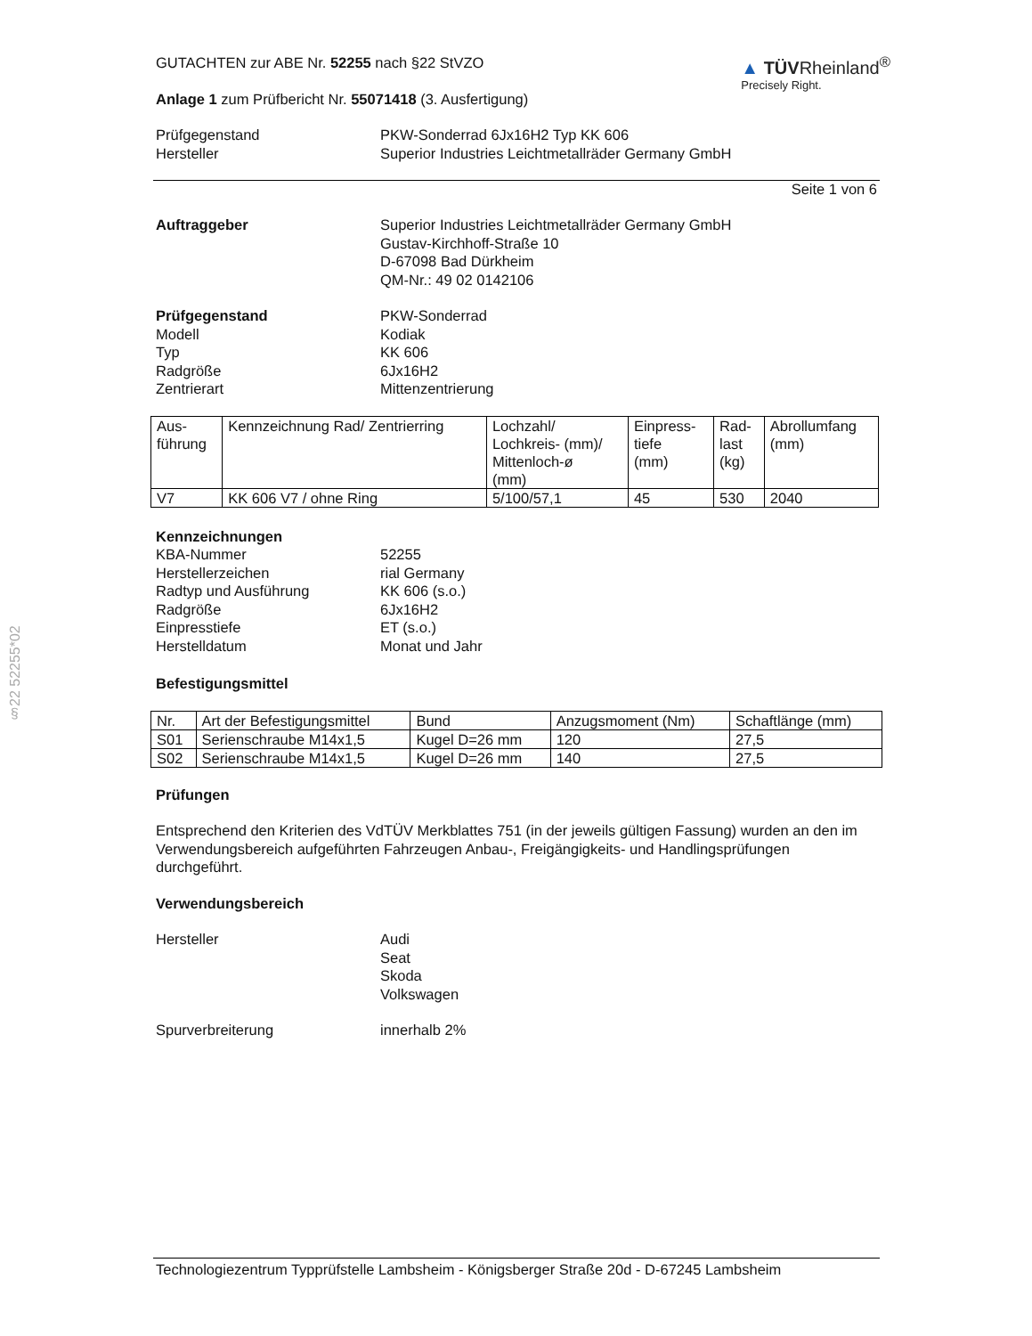§22 52255*02
GUTACHTEN zur ABE Nr. 52255 nach §22 StVZO
Anlage 1 zum Prüfbericht Nr. 55071418 (3. Ausfertigung)
▲ TÜVRheinland<sup>®</sup>
Precisely Right.
Prüfgegenstand PKW-Sonderrad 6Jx16H2 Typ KK 606
Hersteller Superior Industries Leichtmetallräder Germany GmbH
Seite 1 von 6
Auftraggeber Superior Industries Leichtmetallräder Germany GmbH
Gustav-Kirchhoff-Straße 10
D-67098 Bad Dürkheim
QM-Nr.: 49 02 0142106
Prüfgegenstand PKW-Sonderrad
Modell Kodiak
Typ KK 606
Radgröße 6Jx16H2
Zentrierart Mittenzentrierung
| Aus- führung | Kennzeichnung Rad/ Zentrierring | Lochzahl/ Lochkreis- (mm)/ Mittenloch-ø (mm) | Einpress- tiefe (mm) | Rad- last (kg) | Abrollumfang (mm) |
| --- | --- | --- | --- | --- | --- |
| V7 | KK 606 V7 / ohne Ring | 5/100/57,1 | 45 | 530 | 2040 |
Kennzeichnungen
KBA-Nummer 52255
Herstellerzeichen rial Germany
Radtyp und Ausführung KK 606 (s.o.)
Radgröße 6Jx16H2
Einpresstiefe ET (s.o.)
Herstelldatum Monat und Jahr
Befestigungsmittel
| Nr. | Art der Befestigungsmittel | Bund | Anzugsmoment (Nm) | Schaftlänge (mm) |
| --- | --- | --- | --- | --- |
| S01 | Serienschraube M14x1,5 | Kugel D=26 mm | 120 | 27,5 |
| S02 | Serienschraube M14x1,5 | Kugel D=26 mm | 140 | 27,5 |
Prüfungen
Entsprechend den Kriterien des VdTÜV Merkblattes 751 (in der jeweils gültigen Fassung) wurden an den im Verwendungsbereich aufgeführten Fahrzeugen Anbau-, Freigängigkeits- und Handlingsprüfungen durchgeführt.
Verwendungsbereich
Hersteller Audi
Seat
Skoda
Volkswagen
Spurverbreiterung innerhalb 2%
Technologiezentrum Typprüfstelle Lambsheim - Königsberger Straße 20d - D-67245 Lambsheim